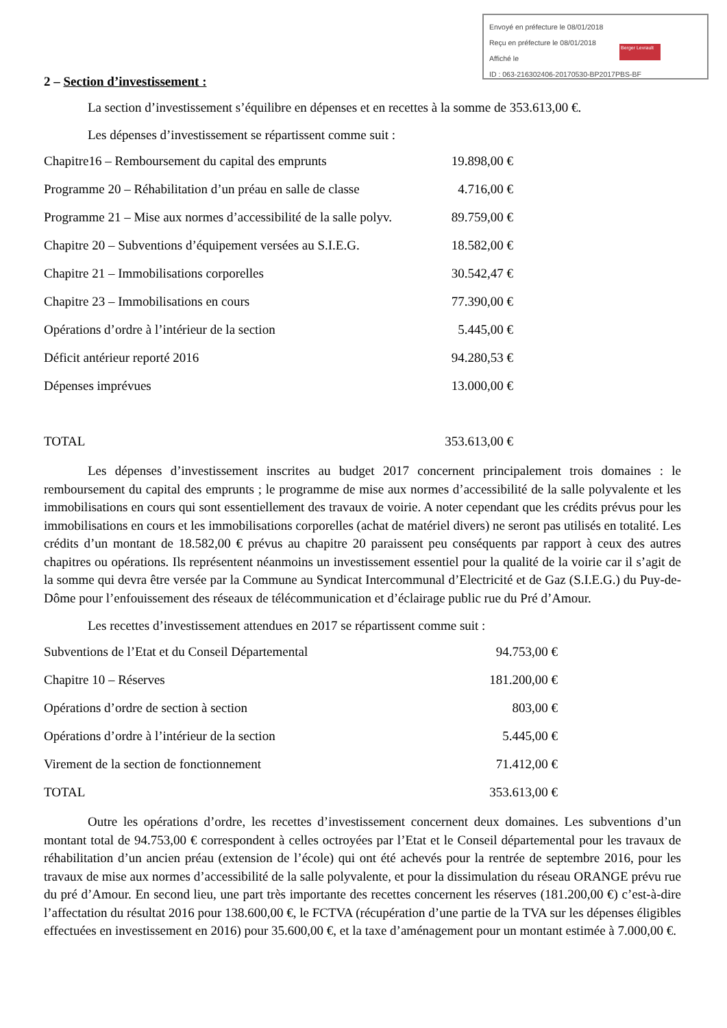Envoyé en préfecture le 08/01/2018
Reçu en préfecture le 08/01/2018
Affiché le
ID : 063-216302406-20170530-BP2017PBS-BF
Berger Levrault
2 – Section d’investissement :
La section d’investissement s’équilibre en dépenses et en recettes à la somme de 353.613,00 €.
Les dépenses d’investissement se répartissent comme suit :
| Chapitre16 – Remboursement du capital des emprunts | 19.898,00 € |
| Programme 20 – Réhabilitation d’un préau en salle de classe | 4.716,00 € |
| Programme 21 – Mise aux normes d’accessibilité de la salle polyv. | 89.759,00 € |
| Chapitre 20 – Subventions d’équipement versées au S.I.E.G. | 18.582,00 € |
| Chapitre 21 – Immobilisations corporelles | 30.542,47 € |
| Chapitre 23 – Immobilisations en cours | 77.390,00 € |
| Opérations d’ordre à l’intérieur de la section | 5.445,00 € |
| Déficit antérieur reporté 2016 | 94.280,53 € |
| Dépenses imprévues | 13.000,00 € |
| TOTAL | 353.613,00 € |
Les dépenses d’investissement inscrites au budget 2017 concernent principalement trois domaines : le remboursement du capital des emprunts ; le programme de mise aux normes d’accessibilité de la salle polyvalente et les immobilisations en cours qui sont essentiellement des travaux de voirie. A noter cependant que les crédits prévus pour les immobilisations en cours et les immobilisations corporelles (achat de matériel divers) ne seront pas utilisés en totalité. Les crédits d’un montant de 18.582,00 € prévus au chapitre 20 paraissent peu conséquents par rapport à ceux des autres chapitres ou opérations. Ils représentent néanmoins un investissement essentiel pour la qualité de la voirie car il s’agit de la somme qui devra être versée par la Commune au Syndicat Intercommunal d’Electricité et de Gaz (S.I.E.G.) du Puy-de-Dôme pour l’enfouissement des réseaux de télécommunication et d’éclairage public rue du Pré d’Amour.
Les recettes d’investissement attendues en 2017 se répartissent comme suit :
| Subventions de l’Etat et du Conseil Départemental | 94.753,00 € |
| Chapitre 10 – Réserves | 181.200,00 € |
| Opérations d’ordre de section à section | 803,00 € |
| Opérations d’ordre à l’intérieur de la section | 5.445,00 € |
| Virement de la section de fonctionnement | 71.412,00 € |
| TOTAL | 353.613,00 € |
Outre les opérations d’ordre, les recettes d’investissement concernent deux domaines. Les subventions d’un montant total de 94.753,00 € correspondent à celles octroyées par l’Etat et le Conseil départemental pour les travaux de réhabilitation d’un ancien préau (extension de l’école) qui ont été achevés pour la rentrée de septembre 2016, pour les travaux de mise aux normes d’accessibilité de la salle polyvalente, et pour la dissimulation du réseau ORANGE prévu rue du pré d’Amour. En second lieu, une part très importante des recettes concernent les réserves (181.200,00 €) c’est-à-dire l’affectation du résultat 2016 pour 138.600,00 €, le FCTVA (récupération d’une partie de la TVA sur les dépenses éligibles effectuées en investissement en 2016) pour 35.600,00 €, et la taxe d’aménagement pour un montant estimée à 7.000,00 €.